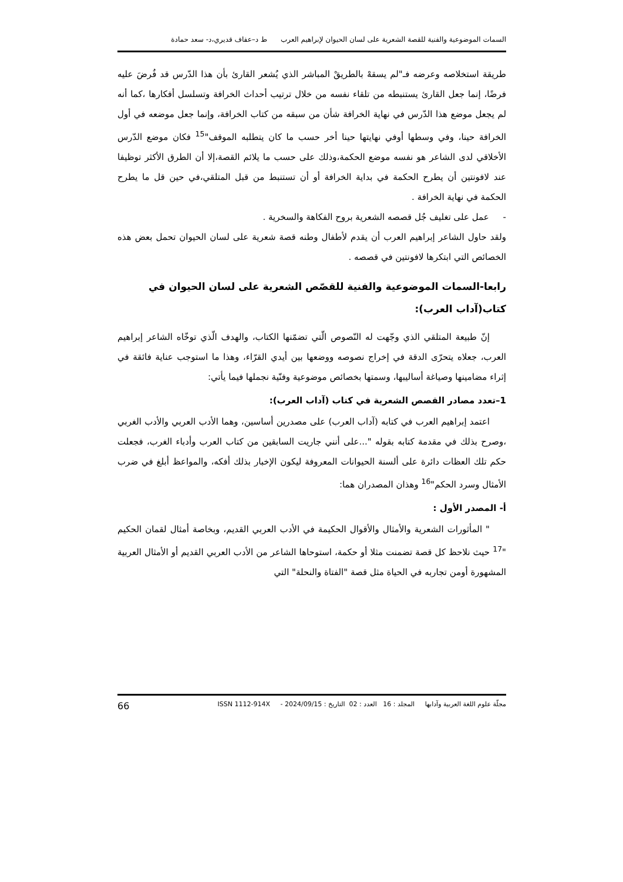السمات الموضوعية والفنية للقصة الشعرية على لسان الحيوان لإبراهيم العرب ط د–عفاف قديري،د- سعد حمادة
طريقة استخلاصه وعرضه فـ"لم يسقهْ بالطريقْ المباشر الذي يُشعر القارئ بأن هذا الدّرس قد فُرضَ عليه فرضًا، إنما جعل القارئ يستنبطه من تلقاء نفسه من خلال ترتيب أحداث الخرافة وتسلسل أفكارها ،كما أنه لم يجعل موضع هذا الدّرس في نهاية الخرافة شأن من سبقه من كتاب الخرافة، وإنما جعل موضعه في أول الخرافة حينا، وفي وسطها أوفي نهايتها حينا أخر حسب ما كان يتطلبه الموقف"<sup>15</sup> فكان موضع الدّرس الأخلاقي لدى الشاعر هو نفسه موضع الحكمة،وذلك على حسب ما يلائم القصة،إلا أن الطرق الأكثر توظيفا عند لافونتين أن يطرح الحكمة في بداية الخرافة أو أن تستنبط من قبل المتلقي،في حين قل ما يطرح الحكمة في نهاية الخرافة .
- عمل على تغليف جُل قصصه الشعرية بروح الفكاهة والسخرية .
ولقد حاول الشاعر إبراهيم العرب أن يقدم لأطفال وطنه قصة شعرية على لسان الحيوان تحمل بعض هذه الخصائص التي ابتكرها لافونتين في قصصه .
رابعا-السمات الموضوعية والفنية للقصّص الشعرية على لسان الحيوان في كتاب(آداب العرب):
إنّ طبيعة المتلقي الذي وجّهت له النّصوص الّتي تضمّنها الكتاب، والهدف الّذي توخّاه الشاعر إبراهيم العرب، جعلاه يتحرّى الدقة في إخراج نصوصه ووضعها بين أيدي القرّاء، وهذا ما استوجب عناية فائقة في إثراء مضامينها وصياغة أساليبها، وسمتها بخصائص موضوعية وفنّية نجملها فيما يأتي:
1–تعدد مصادر القصص الشعرية في كتاب (آداب العرب):
اعتمد إبراهيم العرب في كتابه (آداب العرب) على مصدرين أساسين، وهما الأدب العربي والأدب الغربي ،وصرح بذلك في مقدمة كتابه بقوله "...على أنني جاريت السابقين من كتاب العرب وأدباء الغرب، فجعلت حكم تلك العظات دائرة على ألسنة الحيوانات المعروفة ليكون الإخبار بذلك أفكه، والمواعظ أبلغ في ضرب الأمثال وسرد الحكم"<sup>16</sup> وهذان المصدران هما:
أ- المصدر الأول :
" المأثورات الشعرية والأمثال والأقوال الحكيمة في الأدب العربي القديم، وبخاصة أمثال لقمان الحكيم "<sup>17</sup> حيث نلاحظ كل قصة تضمنت مثلا أو حكمة، استوحاها الشاعر من الأدب العربي القديم أو الأمثال العربية المشهورة أومن تجاربه في الحياة مثل قصة "الفتاة والنحلة" التي
مجلّة علوم اللغة العربية وآدابها المجلد : 16 العدد : 02 التاريخ : 2024/09/15 - ISSN 1112-914X 66